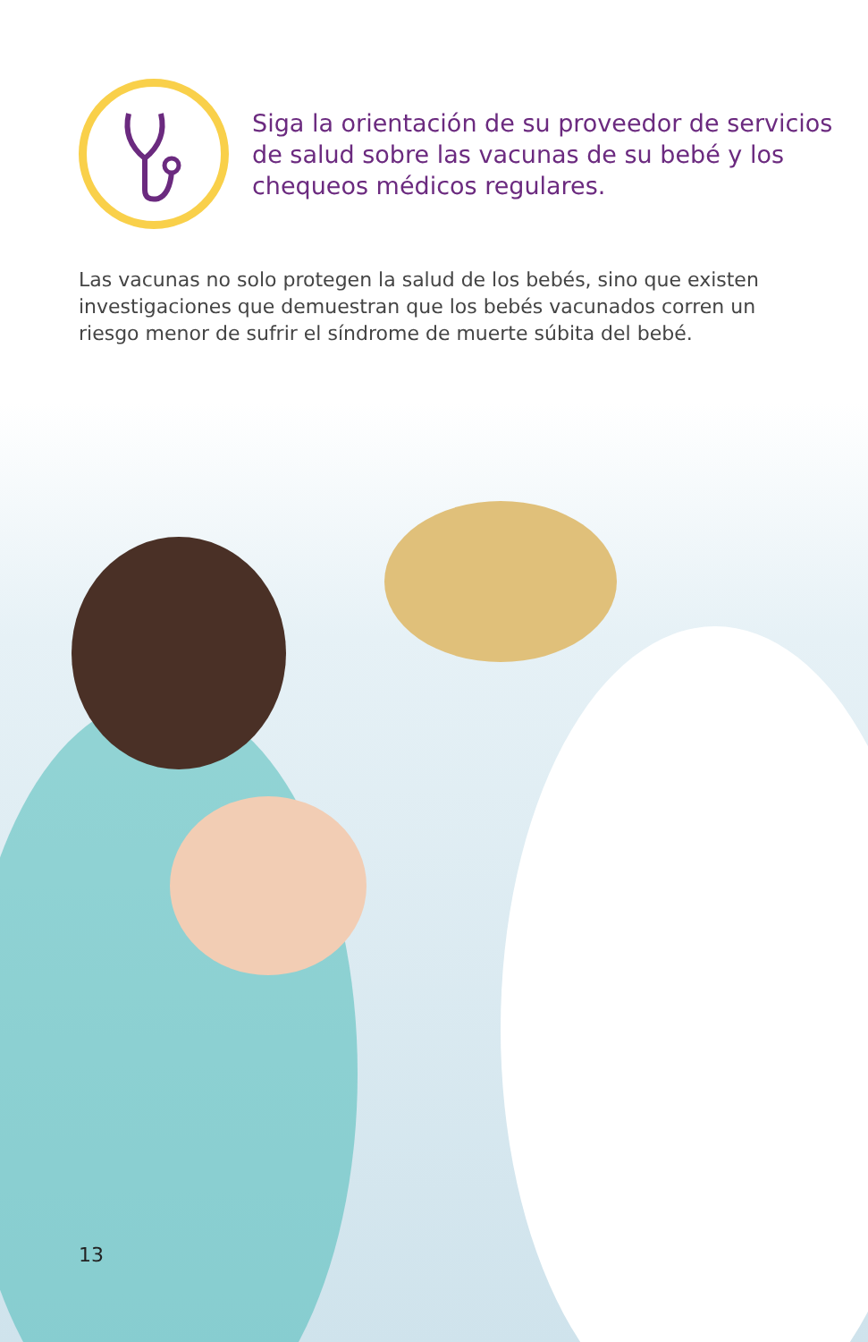Siga la orientación de su proveedor de servicios de salud sobre las vacunas de su bebé y los chequeos médicos regulares.
Las vacunas no solo protegen la salud de los bebés, sino que existen investigaciones que demuestran que los bebés vacunados corren un riesgo menor de sufrir el síndrome de muerte súbita del bebé.
13